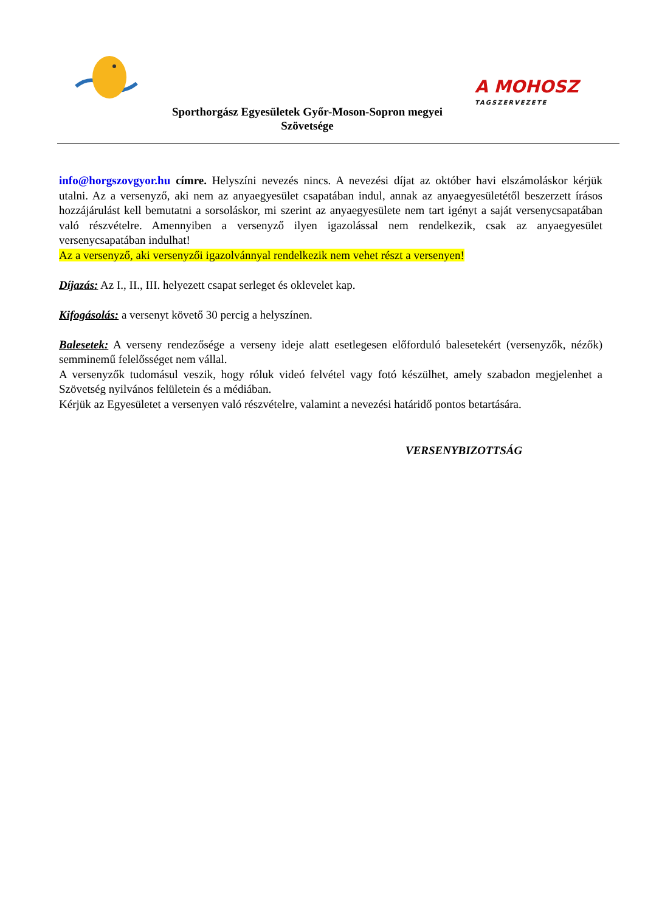Sporthorgász Egyesületek Győr-Moson-Sopron megyei
Szövetsége
A MOHOSZ
TAGSZERVEZETE
info@horgszovgyor.hu címre. Helyszíni nevezés nincs. A nevezési díjat az október havi elszámoláskor kérjük utalni. Az a versenyző, aki nem az anyaegyesület csapatában indul, annak az anyaegyesületétől beszerzett írásos hozzájárulást kell bemutatni a sorsoláskor, mi szerint az anyaegyesülete nem tart igényt a saját versenycsapatában való részvételre. Amennyiben a versenyző ilyen igazolással nem rendelkezik, csak az anyaegyesület versenycsapatában indulhat!
Az a versenyző, aki versenyzői igazolvánnyal rendelkezik nem vehet részt a versenyen!
Díjazás: Az I., II., III. helyezett csapat serleget és oklevelet kap.
Kifogásolás: a versenyt követő 30 percig a helyszínen.
Balesetek: A verseny rendezősége a verseny ideje alatt esetlegesen előforduló balesetekért (versenyzők, nézők) semminemű felelősséget nem vállal.
A versenyzők tudomásul veszik, hogy róluk videó felvétel vagy fotó készülhet, amely szabadon megjelenhet a Szövetség nyilvános felületein és a médiában.
Kérjük az Egyesületet a versenyen való részvételre, valamint a nevezési határidő pontos betartására.
VERSENYBIZOTTSÁG